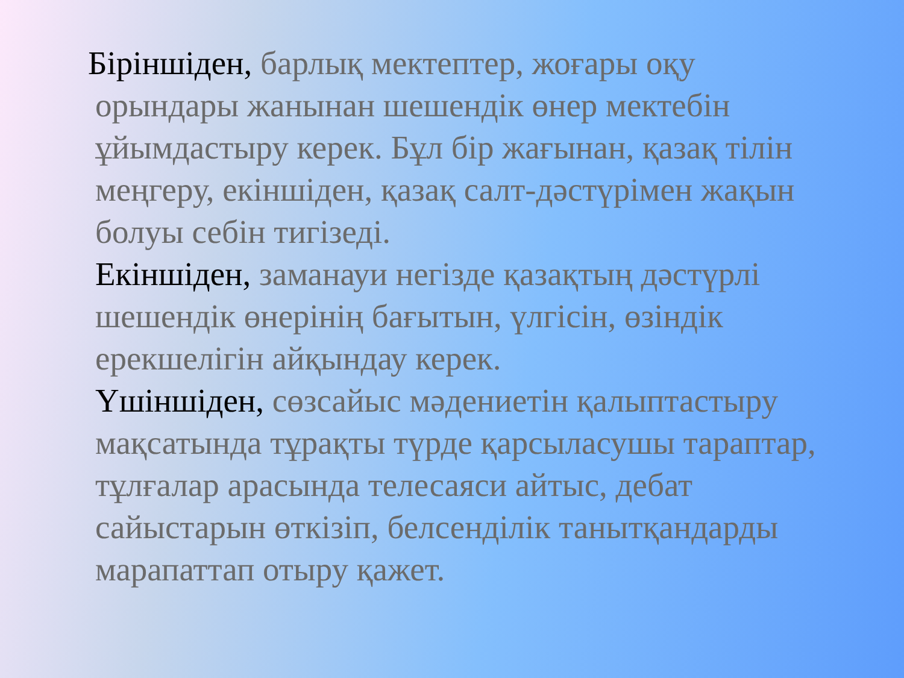Біріншіден, барлық мектептер, жоғары оқу
орындары жанынан шешендік өнер мектебін ұйымдастыру керек. Бұл бір жағынан, қазақ тілін меңгеру, екіншіден, қазақ салт-дәстүрімен жақын болуы себін тигізеді.
Екіншіден, заманауи негізде қазақтың дәстүрлі шешендік өнерінің бағытын, үлгісін, өзіндік ерекшелігін айқындау керек.
Үшіншіден, сөзсайыс мәдениетін қалыптастыру мақсатында тұрақты түрде қарсыласушы тараптар, тұлғалар арасында телесаяси айтыс, дебат сайыстарын өткізіп, белсенділік танытқандарды марапаттап отыру қажет.